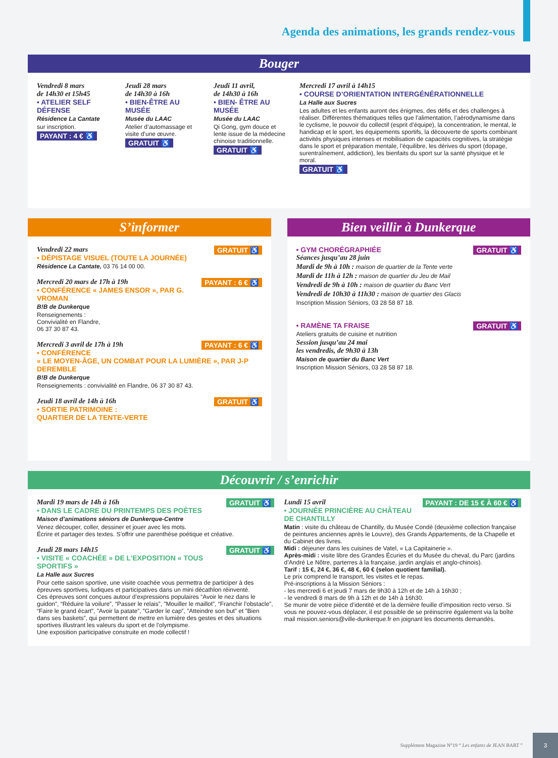Agenda des animations, les grands rendez-vous
Bouger
Vendredi 8 mars
de 14h30 et 15h45
• ATELIER SELF DÉFENSE
Résidence La Cantate
sur inscription.
PAYANT : 4 € ♿
Jeudi 28 mars
de 14h30 à 16h
• BIEN-ÊTRE AU MUSÉE
Musée du LAAC
Atelier d’automassage et visite d’une œuvre.
GRATUIT ♿
Jeudi 11 avril,
de 14h30 à 16h
• BIEN- ÊTRE AU MUSÉE
Musée du LAAC
Qi Gong, gym douce et lente issue de la médecine chinoise traditionnelle.
GRATUIT ♿
Mercredi 17 avril à 14h15
• COURSE D’ORIENTATION INTERGÉNÉRATIONNELLE
La Halle aux Sucres
Les adultes et les enfants auront des énigmes, des défis et des challenges à réaliser. Différentes thématiques telles que l’alimentation, l’aérodynamisme dans le cyclisme, le pouvoir du collectif (esprit d’équipe), la concentration, le mental, le handicap et le sport, les équipements sportifs, la découverte de sports combinant activités physiques intenses et mobilisation de capacités cognitives, la stratégie dans le sport et préparation mentale, l’équilibre, les dérives du sport (dopage, surentraînement, addiction), les bienfaits du sport sur la santé physique et le moral.
GRATUIT ♿
S’informer
GRATUIT ♿
Vendredi 22 mars
• DÉPISTAGE VISUEL (TOUTE LA JOURNÉE)
Résidence La Cantate, 03 76 14 00 00.
PAYANT : 6 € ♿
Mercredi 20 mars de 17h à 19h
• CONFÉRENCE « JAMES ENSOR », PAR G. VROMAN
B!B de Dunkerque
Renseignements :
Convivialité en Flandre,
06 37 30 87 43.
PAYANT : 6 € ♿
Mercredi 3 avril de 17h à 19h
• CONFÉRENCE
« LE MOYEN-ÂGE, UN COMBAT POUR LA LUMIÈRE », PAR J-P DEREMBLE
B!B de Dunkerque
Renseignements : convivialité en Flandre, 06 37 30 87 43.
GRATUIT ♿
Jeudi 18 avril de 14h à 16h
• SORTIE PATRIMOINE :
QUARTIER DE LA TENTE-VERTE
Bien veillir à Dunkerque
GRATUIT ♿
• GYM CHORÉGRAPHIÉE
Séances jusqu’au 28 juin
Mardi de 9h à 10h : maison de quartier de la Tente verte
Mardi de 11h à 12h : maison de quartier du Jeu de Mail
Vendredi de 9h à 10h : maison de quartier du Banc Vert
Vendredi de 10h30 à 11h30 : maison de quartier des Glacis
Inscription Mission Séniors, 03 28 58 87 18.
GRATUIT ♿
• RAMÈNE TA FRAISE
Ateliers gratuits de cuisine et nutrition
Session jusqu’au 24 mai
les vendredis, de 9h30 à 13h
Maison de quartier du Banc Vert
Inscription Mission Séniors, 03 28 58 87 18.
Découvrir / s’enrichir
GRATUIT ♿
Mardi 19 mars de 14h à 16h
• DANS LE CADRE DU PRINTEMPS DES POÈTES
Maison d’animations séniors de Dunkerque-Centre
Venez découper, coller, dessiner et jouer avec les mots.
Écrire et partager des textes. S’offrir une parenthèse poétique et créative.
GRATUIT ♿
Jeudi 28 mars 14h15
• VISITE « COACHÉE » DE L’EXPOSITION « TOUS SPORTIFS »
La Halle aux Sucres
Pour cette saison sportive, une visite coachée vous permettra de participer à des épreuves sportives, ludiques et participatives dans un mini décathlon réinventé.
Ces épreuves sont conçues autour d’expressions populaires “Avoir le nez dans le guidon”, “Réduire la voilure”, “Passer le relais”, ”Mouiller le maillot”, “Franchir l’obstacle”, “Faire le grand écart”, ”Avoir la patate”, ”Garder le cap”, ”Atteindre son but” et ”Bien dans ses baskets”, qui permettent de mettre en lumière des gestes et des situations sportives illustrant les valeurs du sport et de l’olympisme.
Une exposition participative construite en mode collectif !
PAYANT : DE 15 € À 60 € ♿
Lundi 15 avril
• JOURNÉE PRINCIÈRE AU CHÂTEAU DE CHANTILLY
Matin : visite du château de Chantilly, du Musée Condé (deuxième collection française de peintures anciennes après le Louvre), des Grands Appartements, de la Chapelle et du Cabinet des livres.
Midi : déjeuner dans les cuisines de Vatel, « La Capitainerie ».
Après-midi : visite libre des Grandes Écuries et du Musée du cheval, du Parc (jardins d’André Le Nôtre, parterres à la française, jardin anglais et anglo-chinois).
Tarif : 15 €, 24 €, 36 €, 48 €, 60 € (selon quotient familial).
Le prix comprend le transport, les visites et le repas.
Pré-inscriptions à la Mission Séniors :
- les mercredi 6 et jeudi 7 mars de 9h30 à 12h et de 14h à 16h30 ;
- le vendredi 8 mars de 9h à 12h et de 14h à 16h30.
Se munir de votre pièce d’identité et de la dernière feuille d’imposition recto verso. Si vous ne pouvez-vous déplacer, il est possible de se préinscrire également via la boîte mail mission.seniors@ville-dunkerque.fr en joignant les documents demandés.
Supplément Magazine N°19 “ Les enfants de JEAN BART ”
3